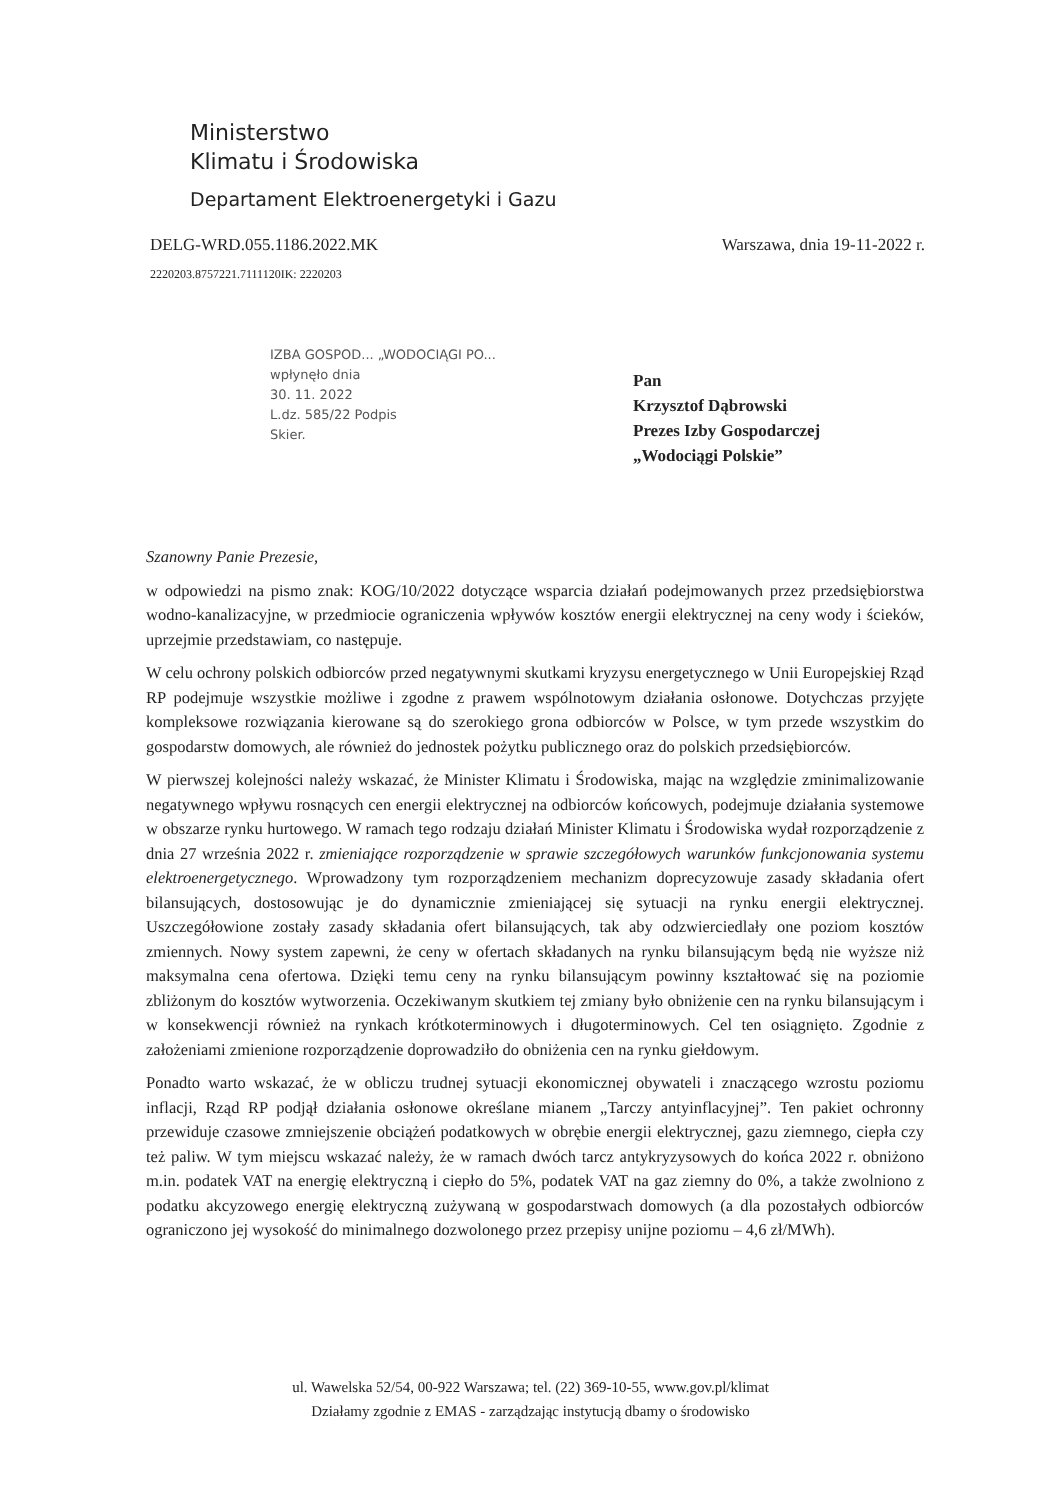Ministerstwo
Klimatu i Środowiska
Departament Elektroenergetyki i Gazu
DELG-WRD.055.1186.2022.MK Warszawa, dnia 19-11-2022 r.
2220203.8757221.7111120IK: 2220203
IZBA GOSPOD... „WODOCIĄGI PO...
wpłynęło dnia
30. 11. 2022
L.dz. 585/22 Podpis
Skier.
Pan
Krzysztof Dąbrowski
Prezes Izby Gospodarczej
„Wodociągi Polskie”
Szanowny Panie Prezesie,
w odpowiedzi na pismo znak: KOG/10/2022 dotyczące wsparcia działań podejmowanych przez przedsiębiorstwa wodno-kanalizacyjne, w przedmiocie ograniczenia wpływów kosztów energii elektrycznej na ceny wody i ścieków, uprzejmie przedstawiam, co następuje.
W celu ochrony polskich odbiorców przed negatywnymi skutkami kryzysu energetycznego w Unii Europejskiej Rząd RP podejmuje wszystkie możliwe i zgodne z prawem wspólnotowym działania osłonowe. Dotychczas przyjęte kompleksowe rozwiązania kierowane są do szerokiego grona odbiorców w Polsce, w tym przede wszystkim do gospodarstw domowych, ale również do jednostek pożytku publicznego oraz do polskich przedsiębiorców.
W pierwszej kolejności należy wskazać, że Minister Klimatu i Środowiska, mając na względzie zminimalizowanie negatywnego wpływu rosnących cen energii elektrycznej na odbiorców końcowych, podejmuje działania systemowe w obszarze rynku hurtowego. W ramach tego rodzaju działań Minister Klimatu i Środowiska wydał rozporządzenie z dnia 27 września 2022 r. zmieniające rozporządzenie w sprawie szczegółowych warunków funkcjonowania systemu elektroenergetycznego. Wprowadzony tym rozporządzeniem mechanizm doprecyzowuje zasady składania ofert bilansujących, dostosowując je do dynamicznie zmieniającej się sytuacji na rynku energii elektrycznej. Uszczegółowione zostały zasady składania ofert bilansujących, tak aby odzwierciedlały one poziom kosztów zmiennych. Nowy system zapewni, że ceny w ofertach składanych na rynku bilansującym będą nie wyższe niż maksymalna cena ofertowa. Dzięki temu ceny na rynku bilansującym powinny kształtować się na poziomie zbliżonym do kosztów wytworzenia. Oczekiwanym skutkiem tej zmiany było obniżenie cen na rynku bilansującym i w konsekwencji również na rynkach krótkoterminowych i długoterminowych. Cel ten osiągnięto. Zgodnie z założeniami zmienione rozporządzenie doprowadziło do obniżenia cen na rynku giełdowym.
Ponadto warto wskazać, że w obliczu trudnej sytuacji ekonomicznej obywateli i znaczącego wzrostu poziomu inflacji, Rząd RP podjął działania osłonowe określane mianem „Tarczy antyinflacyjnej”. Ten pakiet ochronny przewiduje czasowe zmniejszenie obciążeń podatkowych w obrębie energii elektrycznej, gazu ziemnego, ciepła czy też paliw. W tym miejscu wskazać należy, że w ramach dwóch tarcz antykryzysowych do końca 2022 r. obniżono m.in. podatek VAT na energię elektryczną i ciepło do 5%, podatek VAT na gaz ziemny do 0%, a także zwolniono z podatku akcyzowego energię elektryczną zużywaną w gospodarstwach domowych (a dla pozostałych odbiorców ograniczono jej wysokość do minimalnego dozwolonego przez przepisy unijne poziomu – 4,6 zł/MWh).
ul. Wawelska 52/54, 00-922 Warszawa; tel. (22) 369-10-55, www.gov.pl/klimat
Działamy zgodnie z EMAS - zarządzając instytucją dbamy o środowisko